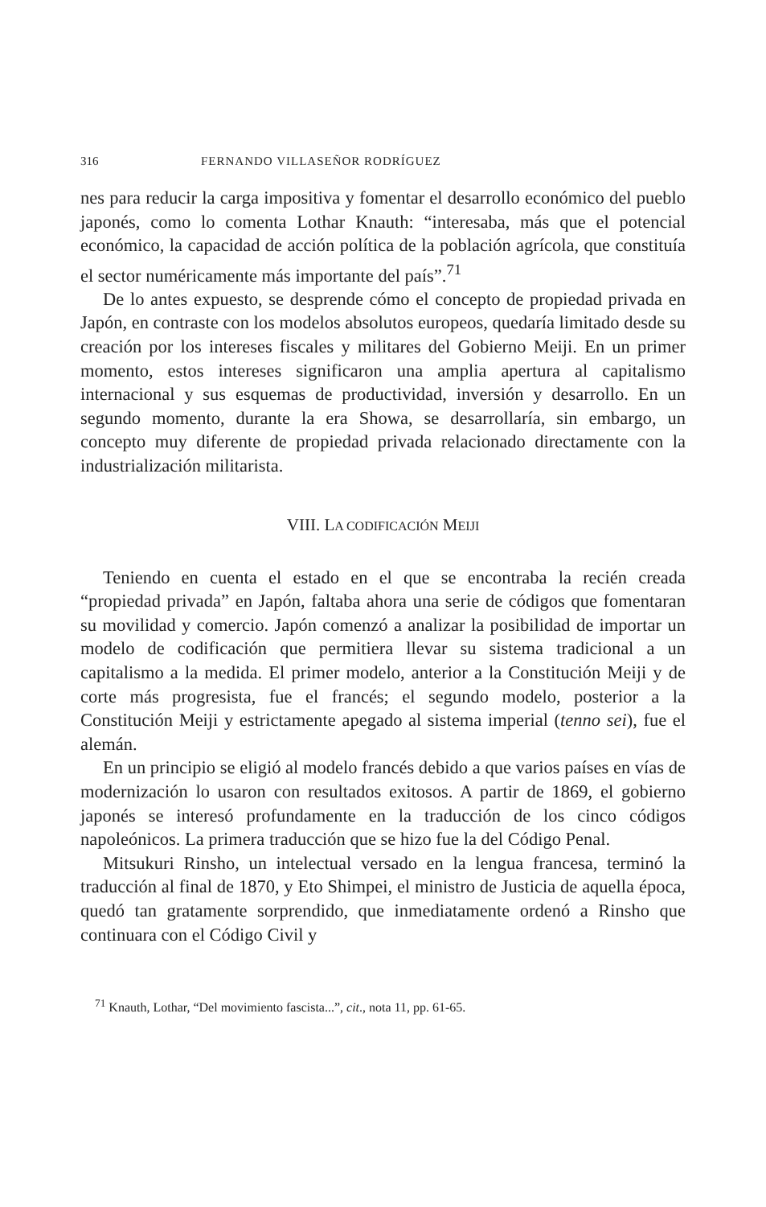316 FERNANDO VILLASEÑOR RODRÍGUEZ
nes para reducir la carga impositiva y fomentar el desarrollo económico del pueblo japonés, como lo comenta Lothar Knauth: “interesaba, más que el potencial económico, la capacidad de acción política de la población agrícola, que constituía el sector numéricamente más importante del país”.<sup>71</sup>
De lo antes expuesto, se desprende cómo el concepto de propiedad privada en Japón, en contraste con los modelos absolutos europeos, quedaría limitado desde su creación por los intereses fiscales y militares del Gobierno Meiji. En un primer momento, estos intereses significaron una amplia apertura al capitalismo internacional y sus esquemas de productividad, inversión y desarrollo. En un segundo momento, durante la era Showa, se desarrollaría, sin embargo, un concepto muy diferente de propiedad privada relacionado directamente con la industrialización militarista.
VIII. LA CODIFICACIÓN MEIJI
Teniendo en cuenta el estado en el que se encontraba la recién creada “propiedad privada” en Japón, faltaba ahora una serie de códigos que fomentaran su movilidad y comercio. Japón comenzó a analizar la posibilidad de importar un modelo de codificación que permitiera llevar su sistema tradicional a un capitalismo a la medida. El primer modelo, anterior a la Constitución Meiji y de corte más progresista, fue el francés; el segundo modelo, posterior a la Constitución Meiji y estrictamente apegado al sistema imperial (tenno sei), fue el alemán.
En un principio se eligió al modelo francés debido a que varios países en vías de modernización lo usaron con resultados exitosos. A partir de 1869, el gobierno japonés se interesó profundamente en la traducción de los cinco códigos napoleónicos. La primera traducción que se hizo fue la del Código Penal.
Mitsukuri Rinsho, un intelectual versado en la lengua francesa, terminó la traducción al final de 1870, y Eto Shimpei, el ministro de Justicia de aquella época, quedó tan gratamente sorprendido, que inmediatamente ordenó a Rinsho que continuara con el Código Civil y
<sup>71</sup> Knauth, Lothar, “Del movimiento fascista...”, cit., nota 11, pp. 61-65.